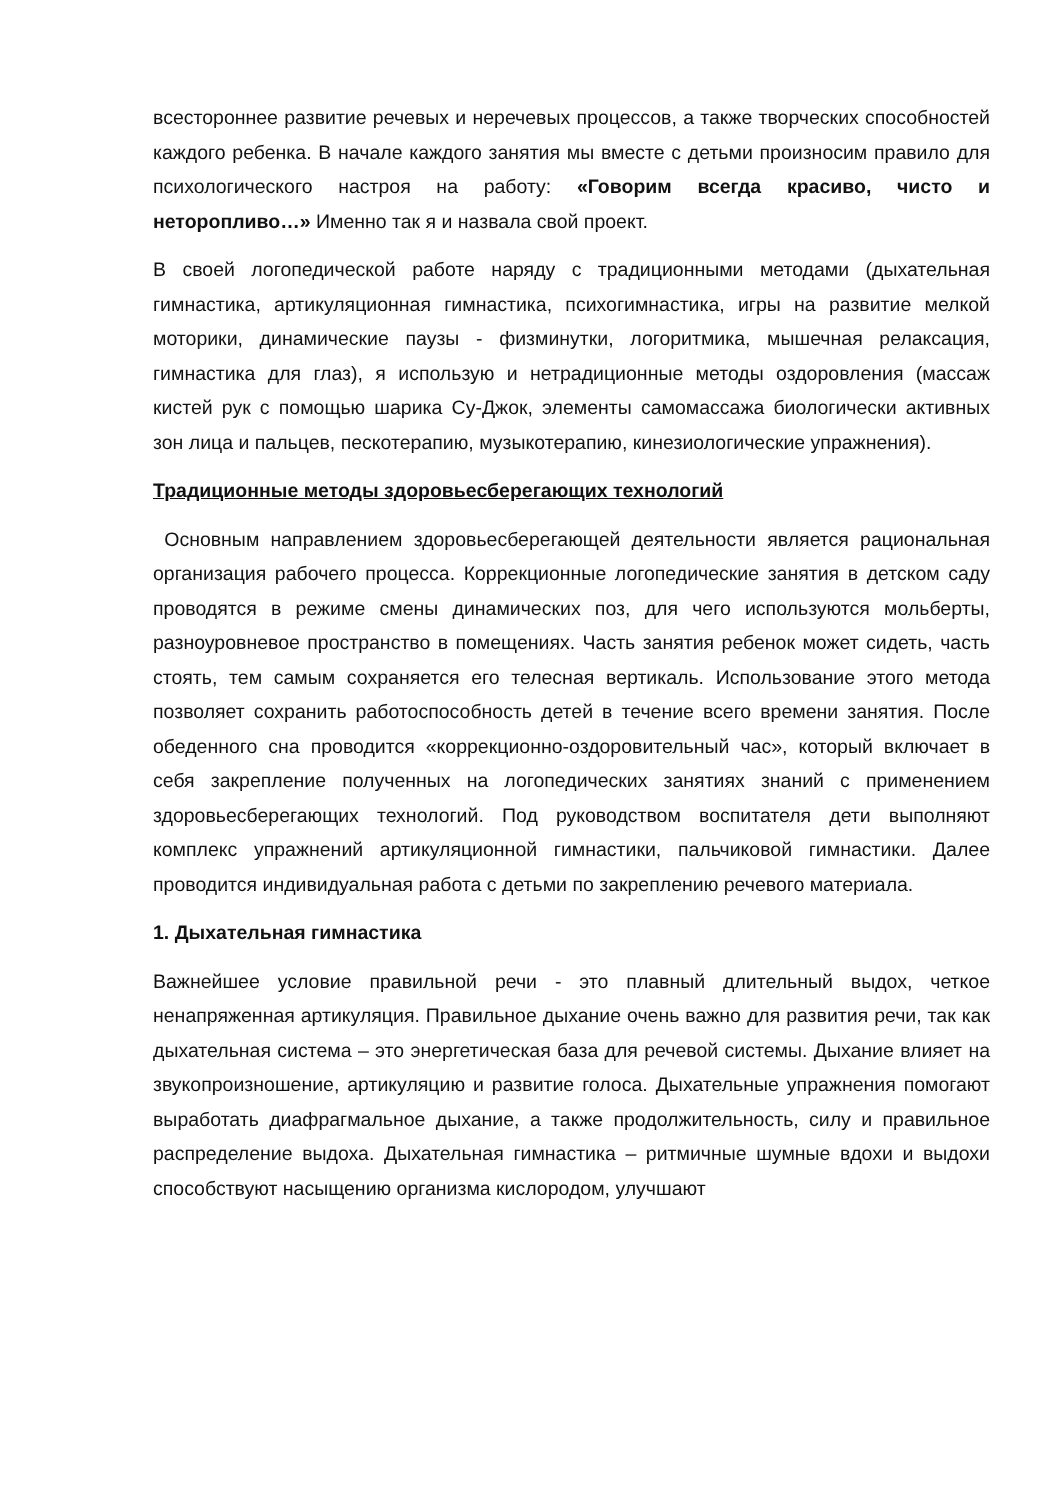всестороннее развитие речевых и неречевых процессов, а также творческих способностей каждого ребенка. В начале каждого занятия мы вместе с детьми произносим правило для психологического настроя на работу: «Говорим всегда красиво, чисто и неторопливо…» Именно так я и назвала свой проект.
В своей логопедической работе наряду с традиционными методами (дыхательная гимнастика, артикуляционная гимнастика, психогимнастика, игры на развитие мелкой моторики, динамические паузы - физминутки, логоритмика, мышечная релаксация, гимнастика для глаз), я использую и нетрадиционные методы оздоровления (массаж кистей рук с помощью шарика Су-Джок, элементы самомассажа биологически активных зон лица и пальцев, пескотерапию, музыкотерапию, кинезиологические упражнения).
Традиционные методы здоровьесберегающих технологий
Основным направлением здоровьесберегающей деятельности является рациональная организация рабочего процесса. Коррекционные логопедические занятия в детском саду проводятся в режиме смены динамических поз, для чего используются мольберты, разноуровневое пространство в помещениях. Часть занятия ребенок может сидеть, часть стоять, тем самым сохраняется его телесная вертикаль. Использование этого метода позволяет сохранить работоспособность детей в течение всего времени занятия. После обеденного сна проводится «коррекционно-оздоровительный час», который включает в себя закрепление полученных на логопедических занятиях знаний с применением здоровьесберегающих технологий. Под руководством воспитателя дети выполняют комплекс упражнений артикуляционной гимнастики, пальчиковой гимнастики. Далее проводится индивидуальная работа с детьми по закреплению речевого материала.
1. Дыхательная гимнастика
Важнейшее условие правильной речи - это плавный длительный выдох, четкое ненапряженная артикуляция. Правильное дыхание очень важно для развития речи, так как дыхательная система – это энергетическая база для речевой системы. Дыхание влияет на звукопроизношение, артикуляцию и развитие голоса. Дыхательные упражнения помогают выработать диафрагмальное дыхание, а также продолжительность, силу и правильное распределение выдоха. Дыхательная гимнастика – ритмичные шумные вдохи и выдохи способствуют насыщению организма кислородом, улучшают